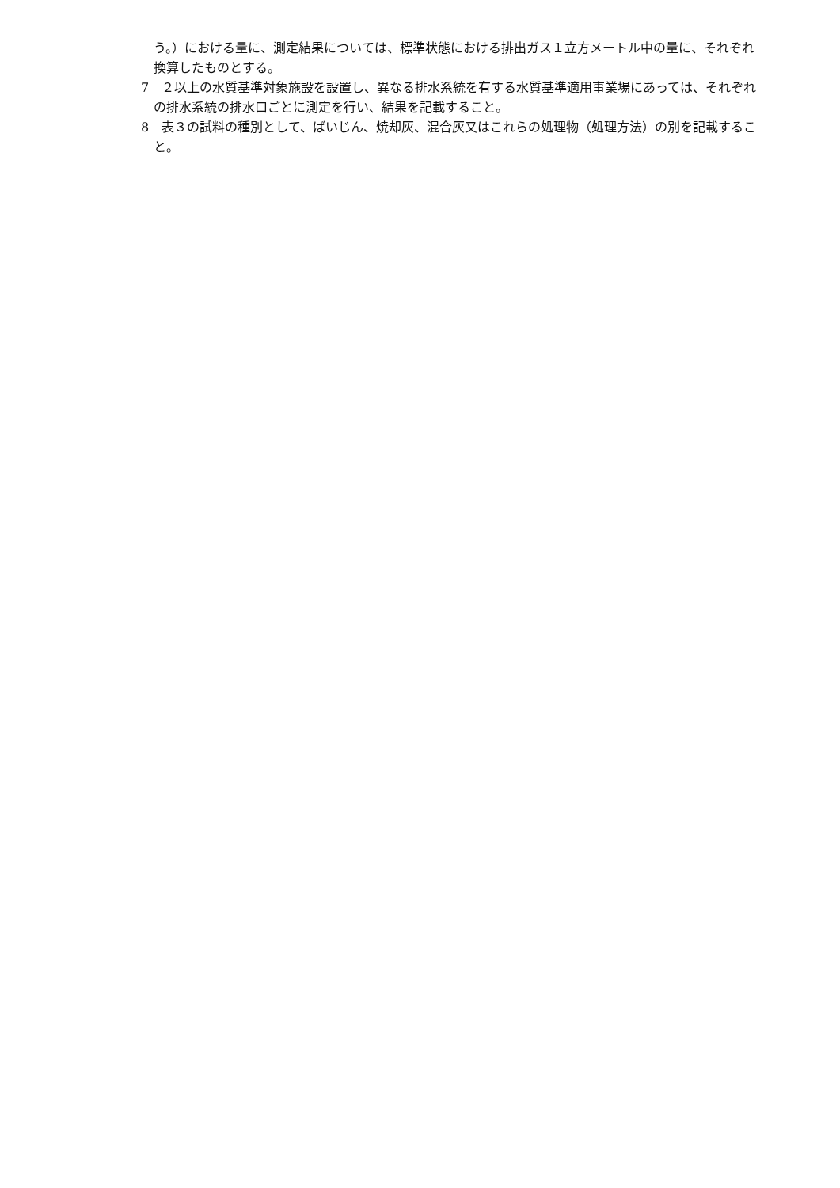う。）における量に、測定結果については、標準状態における排出ガス１立方メートル中の量に、それぞれ換算したものとする。
7　２以上の水質基準対象施設を設置し、異なる排水系統を有する水質基準適用事業場にあっては、それぞれの排水系統の排水口ごとに測定を行い、結果を記載すること。
8　表３の試料の種別として、ばいじん、焼却灰、混合灰又はこれらの処理物（処理方法）の別を記載すること。